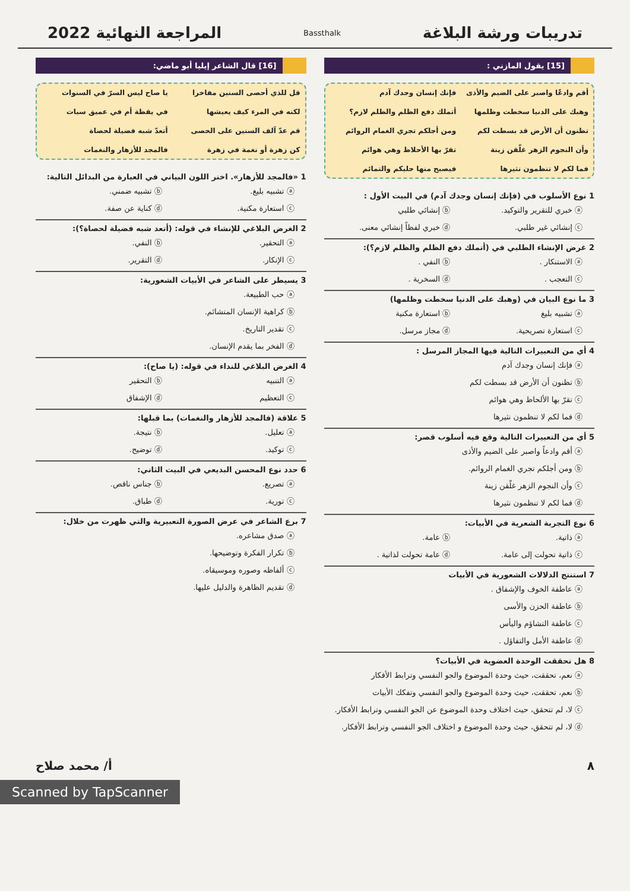تدريبات ورشة البلاغة
Bassthalk
المراجعة النهائية 2022
[15] يقول المازني :
أقم وادعًا واصبر على الضيم والأذى فإنك إنسان وجدك آدم وهبك على الدنيا سخطت وظلمها أتملك دفع الظلم والظلم لازم؟ تظنون أن الأرض قد بسطت لكم ومن أجلكم تجري الغمام الروائم وأن النجوم الزهر غلّقن زينة تقرّ بها الأحلاظ وهي هوائم فما لكم لا تنظمون نثيرها فيصبح منها حليكم والتمائم
1 نوع الأسلوب في (فإنك إنسان وجدك آدم) في البيت الأول :
ⓐ خبري للتقرير والتوكيد. ⓑ إنشائي طلبي ⓒ إنشائي غير طلبي. ⓓ خبري لفظاً إنشائي معنى.
2 غرض الإنشاء الطلبي في (أتملك دفع الظلم والظلم لازم؟):
ⓐ الاستنكار . ⓑ النفي . ⓒ التعجب . ⓓ السخرية .
3 ما نوع البيان في (وهبك على الدنيا سخطت وظلمها)
ⓐ تشبيه بليغ ⓑ استعارة مكنية ⓒ استعارة تصريحية. ⓓ مجاز مرسل.
4 أي من التعبيرات التالية فيها المجاز المرسل :
ⓐ فإنك إنسان وجدك آدم
ⓑ تظنون أن الأرض قد بسطت لكم
ⓒ تقرّ بها الألحاظ وهي هوائم
ⓓ فما لكم لا تنظمون نثيرها
5 أي من التعبيرات التالية وقع فيه أسلوب قصر:
ⓐ أقم وادعاً واصبر على الضيم والأذى
ⓑ ومن أجلكم تجري الغمام الروائم.
ⓒ وأن النجوم الزهر غلّقن زينة
ⓓ فما لكم لا تنظمون نثيرها
6 نوع التجربة الشعرية في الأبيات:
ⓐ ذاتية. ⓑ عامة. ⓒ ذاتية تحولت إلى عامة. ⓓ عامة تحولت لذاتية .
7 استنتج الدلالات الشعورية في الأبيات
ⓐ عاطفة الخوف والإشفاق .
ⓑ عاطفة الحزن والأسى
ⓒ عاطفة التشاؤم واليأس
ⓓ عاطفة الأمل والتفاؤل .
8 هل تحققت الوحدة العضوية في الأبيات؟
ⓐ نعم، تحققت، حيث وحدة الموضوع والجو النفسي وترابط الأفكار
ⓑ نعم، تحققت، حيث وحدة الموضوع والجو النفسي وتفكك الأبيات
ⓒ لا، لم تتحقق، حيث اختلاف وحدة الموضوع عن الجو النفسي وترابط الأفكار.
ⓓ لا، لم تتحقق، حيث وحدة الموضوع و اختلاف الجو النفسي وترابط الأفكار.
[16] قال الشاعر إيليا أبو ماضي:
قل للذي أحصى السنين مفاخرا يا صاح ليس السرّ في السنوات لكنه في المرء كيف يعيشها في يقظة أم في عميق سبات قم عدّ آلف السنين على الحصى أتعدّ شبه فضيلة لحصاة كن زهرة أو نغمة في زهرة فالمجد للأزهار والنغمات
1 «فالمجد للأزهار». اختر اللون البياني في العبارة من البدائل التالية:
ⓐ تشبيه بليغ. ⓑ تشبيه ضمني. ⓒ استعارة مكنية. ⓓ كناية عن صفة.
2 الغرض البلاغي للإنشاء في قوله: (أتعد شبه فضيلة لحصاة؟):
ⓐ التحقير. ⓑ النفي. ⓒ الإنكار. ⓓ التقرير.
3 يسيطر على الشاعر في الأبيات الشعورية:
ⓐ حب الطبيعة.
ⓑ كراهية الإنسان المتشائم.
ⓒ تقدير التاريخ.
ⓓ الفخر بما يقدم الإنسان.
4 الغرض البلاغي للنداء في قوله: (يا صاح):
ⓐ التنبيه ⓑ التحقير ⓒ التعظيم ⓓ الإشفاق
5 علاقة (فالمجد للأزهار والنغمات) بما قبلها:
ⓐ تعليل. ⓑ نتيجة. ⓒ توكيد. ⓓ توضيح.
6 حدد نوع المحسن البديعي في البيت الثاني:
ⓐ تصريع. ⓑ جناس ناقص. ⓒ تورية. ⓓ طباق.
7 برع الشاعر في عرض الصورة التعبيرية والتي ظهرت من خلال:
ⓐ صدق مشاعره.
ⓑ تكرار الفكرة وتوضيحها.
ⓒ ألفاظه وصوره وموسيقاه.
ⓓ تقديم الظاهرة والدليل عليها.
٨ أ/ محمد صلاح
Scanned by TapScanner